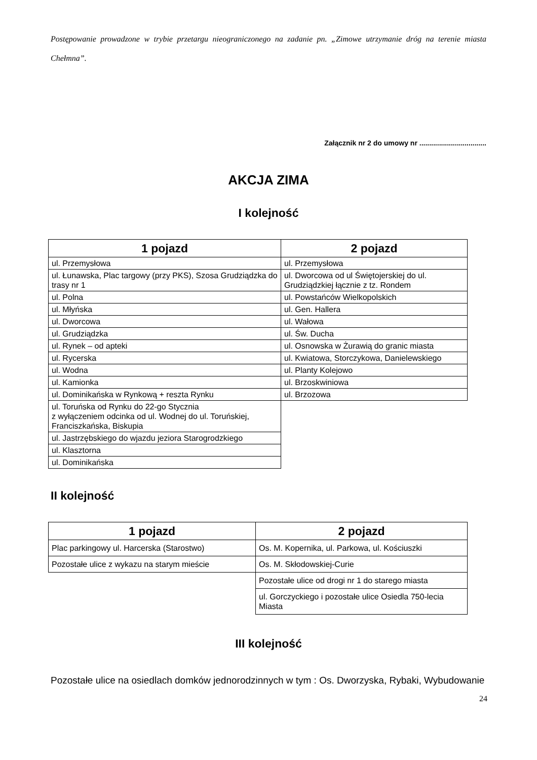Postępowanie prowadzone w trybie przetargu nieograniczonego na zadanie pn. „Zimowe utrzymanie dróg na terenie miasta Chełmna”.
Załącznik nr 2 do umowy nr ..................................
AKCJA ZIMA
I kolejność
| 1 pojazd | 2 pojazd |
| --- | --- |
| ul. Przemysłowa | ul. Przemysłowa |
| ul. Łunawska, Plac targowy (przy PKS), Szosa Grudziądzka do trasy nr 1 | ul. Dworcowa od ul Świętojerskiej do ul. Grudziądzkiej łącznie z tz. Rondem |
| ul. Polna | ul. Powstańców Wielkopolskich |
| ul. Młyńska | ul. Gen. Hallera |
| ul. Dworcowa | ul. Wałowa |
| ul. Grudziądzka | ul. Św. Ducha |
| ul. Rynek – od apteki | ul. Osnowska w Żurawią do granic miasta |
| ul. Rycerska | ul. Kwiatowa, Storczykowa, Danielewskiego |
| ul. Wodna | ul. Planty Kolejowo |
| ul. Kamionka | ul. Brzoskwiniowa |
| ul. Dominikańska w Rynkową + reszta Rynku | ul. Brzozowa |
| ul. Toruńska od Rynku do 22-go Stycznia z wyłączeniem odcinka od ul. Wodnej do ul. Toruńskiej, Franciszkańska, Biskupia | |
| ul. Jastrzębskiego do wjazdu jeziora Starogrodzkiego | |
| ul. Klasztorna | |
| ul. Dominikańska | |
II kolejność
| 1 pojazd | 2 pojazd |
| --- | --- |
| Plac parkingowy ul. Harcerska (Starostwo) | Os. M. Kopernika, ul. Parkowa, ul. Kościuszki |
| Pozostałe ulice z wykazu na starym mieście | Os. M. Skłodowskiej-Curie |
| | Pozostałe ulice od drogi nr 1 do starego miasta |
| | ul. Gorczyckiego i pozostałe ulice Osiedla 750-lecia Miasta |
III kolejność
Pozostałe ulice na osiedlach domków jednorodzinnych w tym : Os. Dworzyska, Rybaki, Wybudowanie
24